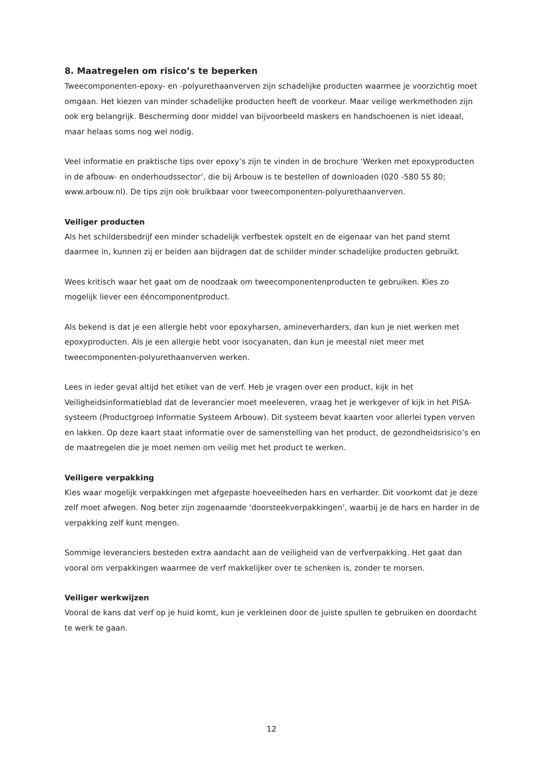8. Maatregelen om risico’s te beperken
Tweecomponenten-epoxy- en -polyurethaanverven zijn schadelijke producten waarmee je voorzichtig moet omgaan. Het kiezen van minder schadelijke producten heeft de voorkeur. Maar veilige werkmethoden zijn ook erg belangrijk. Bescherming door middel van bijvoorbeeld maskers en handschoenen is niet ideaal, maar helaas soms nog wel nodig.
Veel informatie en praktische tips over epoxy’s zijn te vinden in de brochure ‘Werken met epoxyproducten in de afbouw- en onderhoudssector’, die bij Arbouw is te bestellen of downloaden (020 -580 55 80; www.arbouw.nl). De tips zijn ook bruikbaar voor tweecomponenten-polyurethaanverven.
Veiliger producten
Als het schildersbedrijf een minder schadelijk verfbestek opstelt en de eigenaar van het pand stemt daarmee in, kunnen zij er beiden aan bijdragen dat de schilder minder schadelijke producten gebruikt.
Wees kritisch waar het gaat om de noodzaak om tweecomponentenproducten te gebruiken. Kies zo mogelijk liever een ééncomponentproduct.
Als bekend is dat je een allergie hebt voor epoxyharsen, amineverharders, dan kun je niet werken met epoxyproducten. Als je een allergie hebt voor isocyanaten, dan kun je meestal niet meer met tweecomponenten-polyurethaanverven werken.
Lees in ieder geval altijd het etiket van de verf. Heb je vragen over een product, kijk in het Veiligheidsinformatieblad dat de leverancier moet meeleveren, vraag het je werkgever of kijk in het PISA-systeem (Productgroep Informatie Systeem Arbouw). Dit systeem bevat kaarten voor allerlei typen verven en lakken. Op deze kaart staat informatie over de samenstelling van het product, de gezondheidsrisico’s en de maatregelen die je moet nemen om veilig met het product te werken.
Veiligere verpakking
Kies waar mogelijk verpakkingen met afgepaste hoeveelheden hars en verharder. Dit voorkomt dat je deze zelf moet afwegen. Nog beter zijn zogenaamde ‘doorsteekverpakkingen’, waarbij je de hars en harder in de verpakking zelf kunt mengen.
Sommige leveranciers besteden extra aandacht aan de veiligheid van de verfverpakking. Het gaat dan vooral om verpakkingen waarmee de verf makkelijker over te schenken is, zonder te morsen.
Veiliger werkwijzen
Vooral de kans dat verf op je huid komt, kun je verkleinen door de juiste spullen te gebruiken en doordacht te werk te gaan.
12